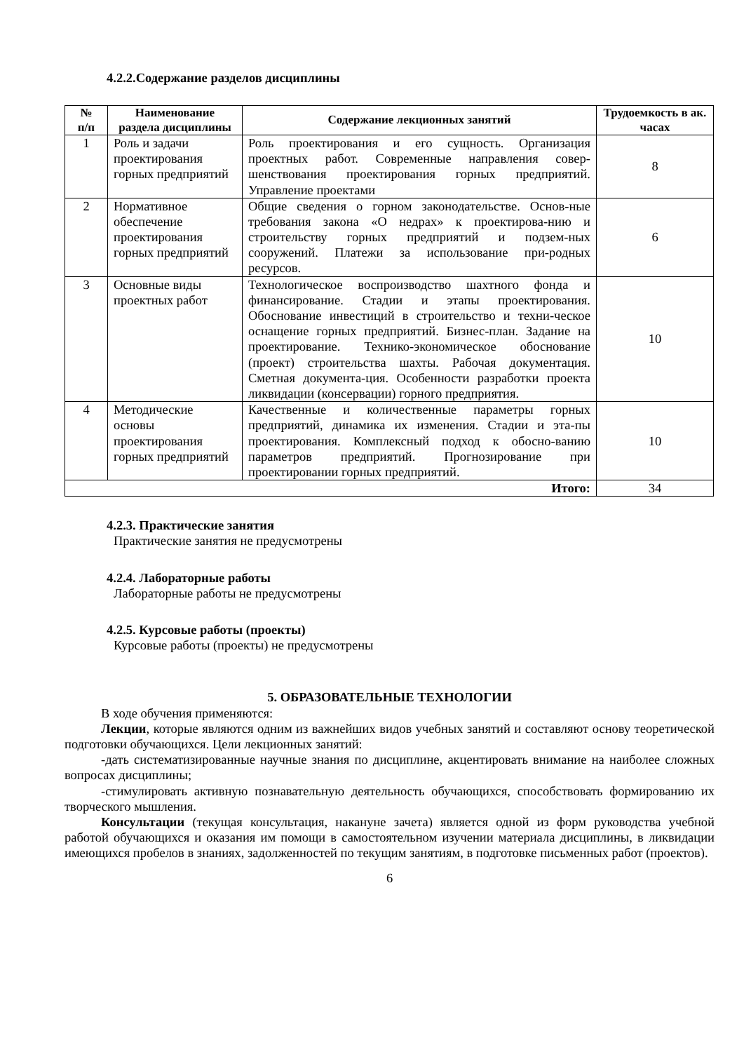4.2.2.Содержание разделов дисциплины
| № п/п | Наименование раздела дисциплины | Содержание лекционных занятий | Трудоемкость в ак. часах |
| --- | --- | --- | --- |
| 1 | Роль и задачи проектирования горных предприятий | Роль проектирования и его сущность. Организация проектных работ. Современные направления совер-шенствования проектирования горных предприятий. Управление проектами | 8 |
| 2 | Нормативное обеспечение проектирования горных предприятий | Общие сведения о горном законодательстве. Основ-ные требования закона «О недрах» к проектирова-нию и строительству горных предприятий и подзем-ных сооружений. Платежи за использование при-родных ресурсов. | 6 |
| 3 | Основные виды проектных работ | Технологическое воспроизводство шахтного фонда и финансирование. Стадии и этапы проектирования. Обоснование инвестиций в строительство и техни-ческое оснащение горных предприятий. Бизнес-план. Задание на проектирование. Технико-экономическое обоснование (проект) строительства шахты. Рабочая документация. Сметная документа-ция. Особенности разработки проекта ликвидации (консервации) горного предприятия. | 10 |
| 4 | Методические основы проектирования горных предприятий | Качественные и количественные параметры горных предприятий, динамика их изменения. Стадии и эта-пы проектирования. Комплексный подход к обосно-ванию параметров предприятий. Прогнозирование при проектировании горных предприятий. | 10 |
| Итого: | | | 34 |
4.2.3. Практические занятия
Практические занятия не предусмотрены
4.2.4. Лабораторные работы
Лабораторные работы не предусмотрены
4.2.5. Курсовые работы (проекты)
Курсовые работы (проекты) не предусмотрены
5. ОБРАЗОВАТЕЛЬНЫЕ ТЕХНОЛОГИИ
В ходе обучения применяются:
Лекции, которые являются одним из важнейших видов учебных занятий и составляют основу теоретической подготовки обучающихся. Цели лекционных занятий:
-дать систематизированные научные знания по дисциплине, акцентировать внимание на наиболее сложных вопросах дисциплины;
-стимулировать активную познавательную деятельность обучающихся, способствовать формированию их творческого мышления.
Консультации (текущая консультация, накануне зачета) является одной из форм руководства учебной работой обучающихся и оказания им помощи в самостоятельном изучении материала дисциплины, в ликвидации имеющихся пробелов в знаниях, задолженностей по текущим занятиям, в подготовке письменных работ (проектов).
6